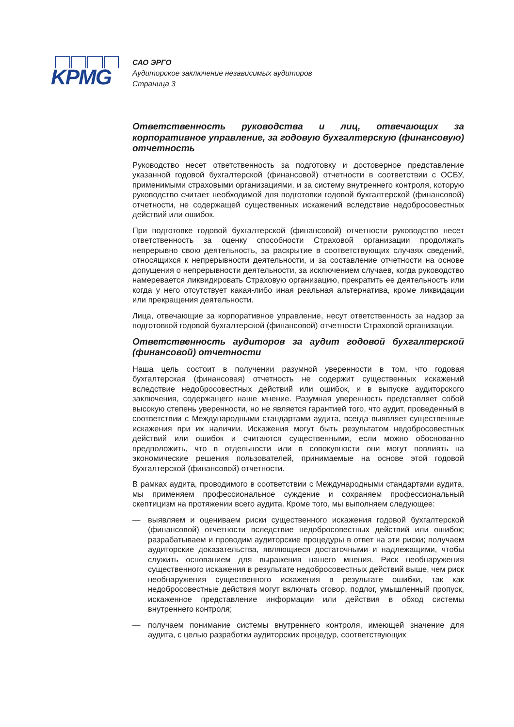KPMG
САО ЭРГО
Аудиторское заключение независимых аудиторов
Страница 3
Ответственность руководства и лиц, отвечающих за корпоративное управление, за годовую бухгалтерскую (финансовую) отчетность
Руководство несет ответственность за подготовку и достоверное представление указанной годовой бухгалтерской (финансовой) отчетности в соответствии с ОСБУ, применимыми страховыми организациями, и за систему внутреннего контроля, которую руководство считает необходимой для подготовки годовой бухгалтерской (финансовой) отчетности, не содержащей существенных искажений вследствие недобросовестных действий или ошибок.
При подготовке годовой бухгалтерской (финансовой) отчетности руководство несет ответственность за оценку способности Страховой организации продолжать непрерывно свою деятельность, за раскрытие в соответствующих случаях сведений, относящихся к непрерывности деятельности, и за составление отчетности на основе допущения о непрерывности деятельности, за исключением случаев, когда руководство намеревается ликвидировать Страховую организацию, прекратить ее деятельность или когда у него отсутствует какая-либо иная реальная альтернатива, кроме ликвидации или прекращения деятельности.
Лица, отвечающие за корпоративное управление, несут ответственность за надзор за подготовкой годовой бухгалтерской (финансовой) отчетности Страховой организации.
Ответственность аудиторов за аудит годовой бухгалтерской (финансовой) отчетности
Наша цель состоит в получении разумной уверенности в том, что годовая бухгалтерская (финансовая) отчетность не содержит существенных искажений вследствие недобросовестных действий или ошибок, и в выпуске аудиторского заключения, содержащего наше мнение. Разумная уверенность представляет собой высокую степень уверенности, но не является гарантией того, что аудит, проведенный в соответствии с Международными стандартами аудита, всегда выявляет существенные искажения при их наличии. Искажения могут быть результатом недобросовестных действий или ошибок и считаются существенными, если можно обоснованно предположить, что в отдельности или в совокупности они могут повлиять на экономические решения пользователей, принимаемые на основе этой годовой бухгалтерской (финансовой) отчетности.
В рамках аудита, проводимого в соответствии с Международными стандартами аудита, мы применяем профессиональное суждение и сохраняем профессиональный скептицизм на протяжении всего аудита. Кроме того, мы выполняем следующее:
— выявляем и оцениваем риски существенного искажения годовой бухгалтерской (финансовой) отчетности вследствие недобросовестных действий или ошибок; разрабатываем и проводим аудиторские процедуры в ответ на эти риски; получаем аудиторские доказательства, являющиеся достаточными и надлежащими, чтобы служить основанием для выражения нашего мнения. Риск необнаружения существенного искажения в результате недобросовестных действий выше, чем риск необнаружения существенного искажения в результате ошибки, так как недобросовестные действия могут включать сговор, подлог, умышленный пропуск, искаженное представление информации или действия в обход системы внутреннего контроля;
— получаем понимание системы внутреннего контроля, имеющей значение для аудита, с целью разработки аудиторских процедур, соответствующих